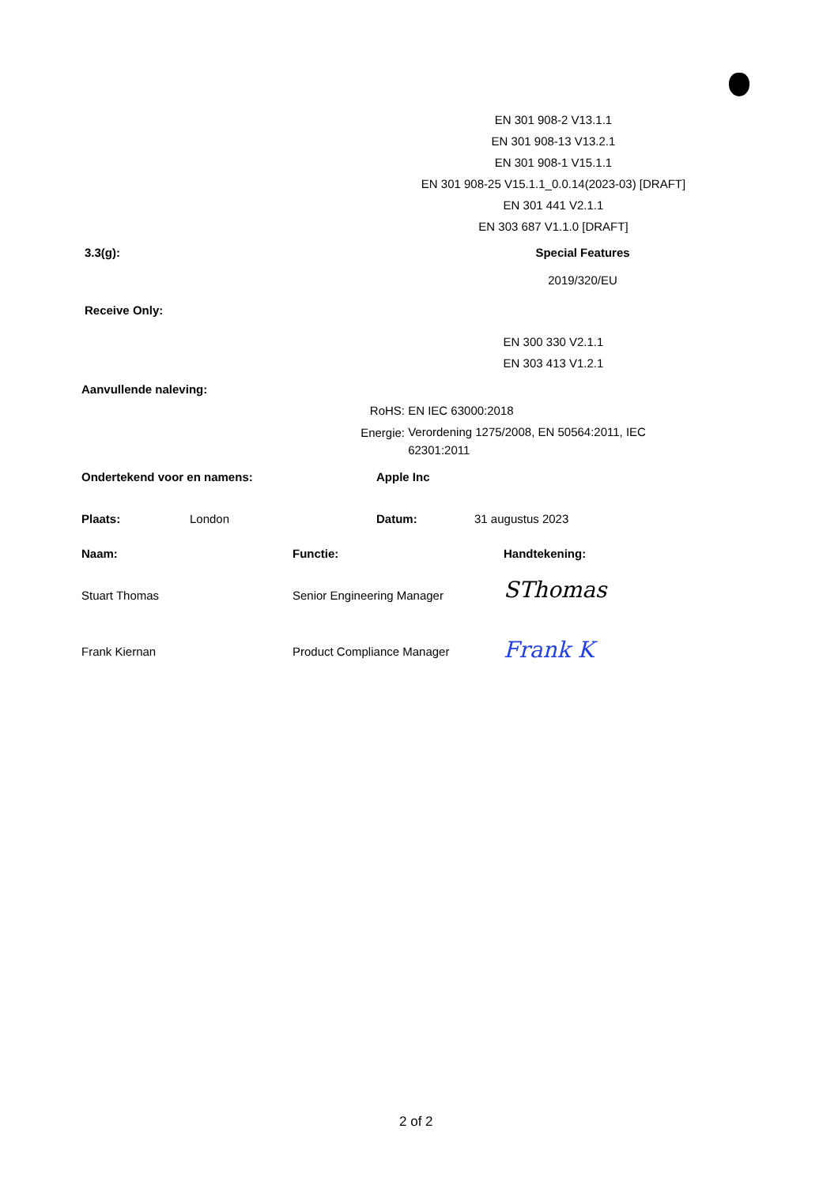EN 301 908-2 V13.1.1
EN 301 908-13 V13.2.1
EN 301 908-1 V15.1.1
EN 301 908-25 V15.1.1_0.0.14(2023-03) [DRAFT]
EN 301 441 V2.1.1
EN 303 687 V1.1.0 [DRAFT]
3.3(g): Special Features
2019/320/EU
Receive Only:
EN 300 330 V2.1.1
EN 303 413 V1.2.1
Aanvullende naleving:
RoHS: EN IEC 63000:2018
Energie: Verordening 1275/2008, EN 50564:2011, IEC 62301:2011
Ondertekend voor en namens: Apple Inc
Plaats: London Datum: 31 augustus 2023
Naam: Functie: Handtekening:
Stuart Thomas Senior Engineering Manager SThomas
Frank Kiernan Product Compliance Manager Frank K
2 of 2